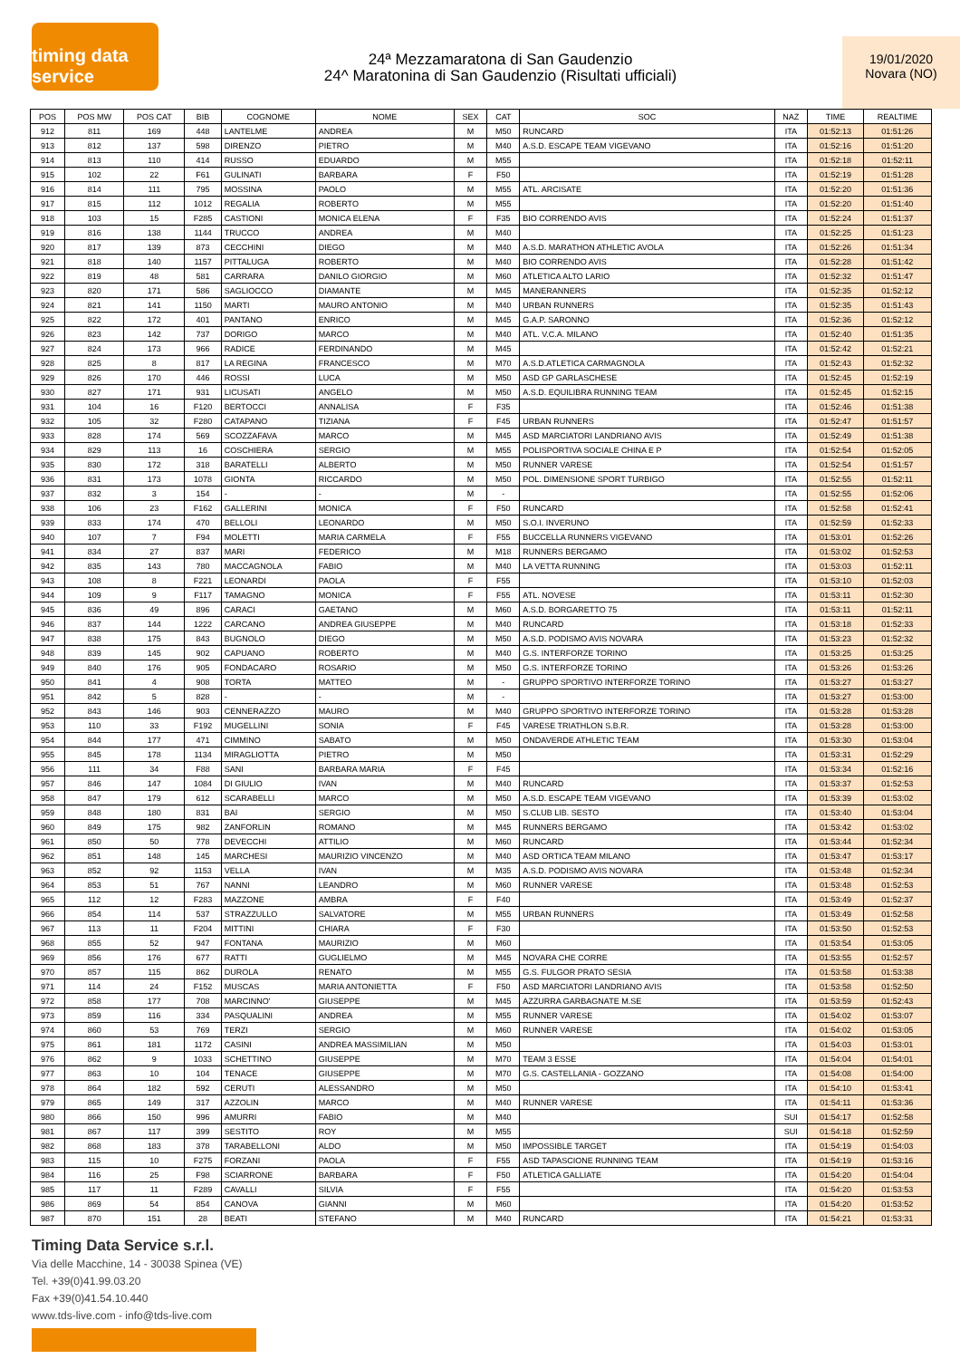timing data service
24ª Mezzamaratona di San Gaudenzio
24^ Maratonina di San Gaudenzio (Risultati ufficiali)
19/01/2020
Novara (NO)
| POS | POS MW | POS CAT | BIB | COGNOME | NOME | SEX | CAT | SOC | NAZ | TIME | REALTIME |
| --- | --- | --- | --- | --- | --- | --- | --- | --- | --- | --- | --- |
| 912 | 811 | 169 | 448 | LANTELME | ANDREA | M | M50 | RUNCARD | ITA | 01:52:13 | 01:51:26 |
| 913 | 812 | 137 | 598 | DIRENZO | PIETRO | M | M40 | A.S.D. ESCAPE TEAM VIGEVANO | ITA | 01:52:16 | 01:51:20 |
| 914 | 813 | 110 | 414 | RUSSO | EDUARDO | M | M55 | | ITA | 01:52:18 | 01:52:11 |
| 915 | 102 | 22 | F61 | GULINATI | BARBARA | F | F50 | | ITA | 01:52:19 | 01:51:28 |
| 916 | 814 | 111 | 795 | MOSSINA | PAOLO | M | M55 | ATL. ARCISATE | ITA | 01:52:20 | 01:51:36 |
| 917 | 815 | 112 | 1012 | REGALIA | ROBERTO | M | M55 | | ITA | 01:52:20 | 01:51:40 |
| 918 | 103 | 15 | F285 | CASTIONI | MONICA ELENA | F | F35 | BIO CORRENDO AVIS | ITA | 01:52:24 | 01:51:37 |
| 919 | 816 | 138 | 1144 | TRUCCO | ANDREA | M | M40 | | ITA | 01:52:25 | 01:51:23 |
| 920 | 817 | 139 | 873 | CECCHINI | DIEGO | M | M40 | A.S.D. MARATHON ATHLETIC AVOLA | ITA | 01:52:26 | 01:51:34 |
| 921 | 818 | 140 | 1157 | PITTALUGA | ROBERTO | M | M40 | BIO CORRENDO AVIS | ITA | 01:52:28 | 01:51:42 |
| 922 | 819 | 48 | 581 | CARRARA | DANILO GIORGIO | M | M60 | ATLETICA ALTO LARIO | ITA | 01:52:32 | 01:51:47 |
| 923 | 820 | 171 | 586 | SAGLIOCCO | DIAMANTE | M | M45 | MANERANNERS | ITA | 01:52:35 | 01:52:12 |
| 924 | 821 | 141 | 1150 | MARTI | MAURO ANTONIO | M | M40 | URBAN RUNNERS | ITA | 01:52:35 | 01:51:43 |
| 925 | 822 | 172 | 401 | PANTANO | ENRICO | M | M45 | G.A.P. SARONNO | ITA | 01:52:36 | 01:52:12 |
| 926 | 823 | 142 | 737 | DORIGO | MARCO | M | M40 | ATL. V.C.A. MILANO | ITA | 01:52:40 | 01:51:35 |
| 927 | 824 | 173 | 966 | RADICE | FERDINANDO | M | M45 | | ITA | 01:52:42 | 01:52:21 |
| 928 | 825 | 8 | 817 | LA REGINA | FRANCESCO | M | M70 | A.S.D.ATLETICA CARMAGNOLA | ITA | 01:52:43 | 01:52:32 |
| 929 | 826 | 170 | 446 | ROSSI | LUCA | M | M50 | ASD GP GARLASCHESE | ITA | 01:52:45 | 01:52:19 |
| 930 | 827 | 171 | 931 | LICUSATI | ANGELO | M | M50 | A.S.D. EQUILIBRA RUNNING TEAM | ITA | 01:52:45 | 01:52:15 |
| 931 | 104 | 16 | F120 | BERTOCCI | ANNALISA | F | F35 | | ITA | 01:52:46 | 01:51:38 |
| 932 | 105 | 32 | F280 | CATAPANO | TIZIANA | F | F45 | URBAN RUNNERS | ITA | 01:52:47 | 01:51:57 |
| 933 | 828 | 174 | 569 | SCOZZAFAVA | MARCO | M | M45 | ASD MARCIATORI LANDRIANO AVIS | ITA | 01:52:49 | 01:51:38 |
| 934 | 829 | 113 | 16 | COSCHIERA | SERGIO | M | M55 | POLISPORTIVA SOCIALE CHINA E P | ITA | 01:52:54 | 01:52:05 |
| 935 | 830 | 172 | 318 | BARATELLI | ALBERTO | M | M50 | RUNNER VARESE | ITA | 01:52:54 | 01:51:57 |
| 936 | 831 | 173 | 1078 | GIONTA | RICCARDO | M | M50 | POL. DIMENSIONE SPORT TURBIGO | ITA | 01:52:55 | 01:52:11 |
| 937 | 832 | 3 | 154 | - | - | M | - | | ITA | 01:52:55 | 01:52:06 |
| 938 | 106 | 23 | F162 | GALLERINI | MONICA | F | F50 | RUNCARD | ITA | 01:52:58 | 01:52:41 |
| 939 | 833 | 174 | 470 | BELLOLI | LEONARDO | M | M50 | S.O.I. INVERUNO | ITA | 01:52:59 | 01:52:33 |
| 940 | 107 | 7 | F94 | MOLETTI | MARIA CARMELA | F | F55 | BUCCELLA RUNNERS VIGEVANO | ITA | 01:53:01 | 01:52:26 |
| 941 | 834 | 27 | 837 | MARI | FEDERICO | M | M18 | RUNNERS BERGAMO | ITA | 01:53:02 | 01:52:53 |
| 942 | 835 | 143 | 780 | MACCAGNOLA | FABIO | M | M40 | LA VETTA RUNNING | ITA | 01:53:03 | 01:52:11 |
| 943 | 108 | 8 | F221 | LEONARDI | PAOLA | F | F55 | | ITA | 01:53:10 | 01:52:03 |
| 944 | 109 | 9 | F117 | TAMAGNO | MONICA | F | F55 | ATL. NOVESE | ITA | 01:53:11 | 01:52:30 |
| 945 | 836 | 49 | 896 | CARACI | GAETANO | M | M60 | A.S.D. BORGARETTO 75 | ITA | 01:53:11 | 01:52:11 |
| 946 | 837 | 144 | 1222 | CARCANO | ANDREA GIUSEPPE | M | M40 | RUNCARD | ITA | 01:53:18 | 01:52:33 |
| 947 | 838 | 175 | 843 | BUGNOLO | DIEGO | M | M50 | A.S.D. PODISMO AVIS NOVARA | ITA | 01:53:23 | 01:52:32 |
| 948 | 839 | 145 | 902 | CAPUANO | ROBERTO | M | M40 | G.S. INTERFORZE TORINO | ITA | 01:53:25 | 01:53:25 |
| 949 | 840 | 176 | 905 | FONDACARO | ROSARIO | M | M50 | G.S. INTERFORZE TORINO | ITA | 01:53:26 | 01:53:26 |
| 950 | 841 | 4 | 908 | TORTA | MATTEO | M | - | GRUPPO SPORTIVO INTERFORZE TORINO | ITA | 01:53:27 | 01:53:27 |
| 951 | 842 | 5 | 828 | - | - | M | - | | ITA | 01:53:27 | 01:53:00 |
| 952 | 843 | 146 | 903 | CENNERAZZO | MAURO | M | M40 | GRUPPO SPORTIVO INTERFORZE TORINO | ITA | 01:53:28 | 01:53:28 |
| 953 | 110 | 33 | F192 | MUGELLINI | SONIA | F | F45 | VARESE TRIATHLON S.B.R. | ITA | 01:53:28 | 01:53:00 |
| 954 | 844 | 177 | 471 | CIMMINO | SABATO | M | M50 | ONDAVERDE ATHLETIC TEAM | ITA | 01:53:30 | 01:53:04 |
| 955 | 845 | 178 | 1134 | MIRAGLIOTTA | PIETRO | M | M50 | | ITA | 01:53:31 | 01:52:29 |
| 956 | 111 | 34 | F88 | SANI | BARBARA MARIA | F | F45 | | ITA | 01:53:34 | 01:52:16 |
| 957 | 846 | 147 | 1084 | DI GIULIO | IVAN | M | M40 | RUNCARD | ITA | 01:53:37 | 01:52:53 |
| 958 | 847 | 179 | 612 | SCARABELLI | MARCO | M | M50 | A.S.D. ESCAPE TEAM VIGEVANO | ITA | 01:53:39 | 01:53:02 |
| 959 | 848 | 180 | 831 | BAI | SERGIO | M | M50 | S.CLUB LIB. SESTO | ITA | 01:53:40 | 01:53:04 |
| 960 | 849 | 175 | 982 | ZANFORLIN | ROMANO | M | M45 | RUNNERS BERGAMO | ITA | 01:53:42 | 01:53:02 |
| 961 | 850 | 50 | 778 | DEVECCHI | ATTILIO | M | M60 | RUNCARD | ITA | 01:53:44 | 01:52:34 |
| 962 | 851 | 148 | 145 | MARCHESI | MAURIZIO VINCENZO | M | M40 | ASD ORTICA TEAM MILANO | ITA | 01:53:47 | 01:53:17 |
| 963 | 852 | 92 | 1153 | VELLA | IVAN | M | M35 | A.S.D. PODISMO AVIS NOVARA | ITA | 01:53:48 | 01:52:34 |
| 964 | 853 | 51 | 767 | NANNI | LEANDRO | M | M60 | RUNNER VARESE | ITA | 01:53:48 | 01:52:53 |
| 965 | 112 | 12 | F283 | MAZZONE | AMBRA | F | F40 | | ITA | 01:53:49 | 01:52:37 |
| 966 | 854 | 114 | 537 | STRAZZULLO | SALVATORE | M | M55 | URBAN RUNNERS | ITA | 01:53:49 | 01:52:58 |
| 967 | 113 | 11 | F204 | MITTINI | CHIARA | F | F30 | | ITA | 01:53:50 | 01:52:53 |
| 968 | 855 | 52 | 947 | FONTANA | MAURIZIO | M | M60 | | ITA | 01:53:54 | 01:53:05 |
| 969 | 856 | 176 | 677 | RATTI | GUGLIELMO | M | M45 | NOVARA CHE CORRE | ITA | 01:53:55 | 01:52:57 |
| 970 | 857 | 115 | 862 | DUROLA | RENATO | M | M55 | G.S. FULGOR PRATO SESIA | ITA | 01:53:58 | 01:53:38 |
| 971 | 114 | 24 | F152 | MUSCAS | MARIA ANTONIETTA | F | F50 | ASD MARCIATORI LANDRIANO AVIS | ITA | 01:53:58 | 01:52:50 |
| 972 | 858 | 177 | 708 | MARCINNO' | GIUSEPPE | M | M45 | AZZURRA GARBAGNATE M.SE | ITA | 01:53:59 | 01:52:43 |
| 973 | 859 | 116 | 334 | PASQUALINI | ANDREA | M | M55 | RUNNER VARESE | ITA | 01:54:02 | 01:53:07 |
| 974 | 860 | 53 | 769 | TERZI | SERGIO | M | M60 | RUNNER VARESE | ITA | 01:54:02 | 01:53:05 |
| 975 | 861 | 181 | 1172 | CASINI | ANDREA MASSIMILIAN | M | M50 | | ITA | 01:54:03 | 01:53:01 |
| 976 | 862 | 9 | 1033 | SCHETTINO | GIUSEPPE | M | M70 | TEAM 3 ESSE | ITA | 01:54:04 | 01:54:01 |
| 977 | 863 | 10 | 104 | TENACE | GIUSEPPE | M | M70 | G.S. CASTELLANIA - GOZZANO | ITA | 01:54:08 | 01:54:00 |
| 978 | 864 | 182 | 592 | CERUTI | ALESSANDRO | M | M50 | | ITA | 01:54:10 | 01:53:41 |
| 979 | 865 | 149 | 317 | AZZOLIN | MARCO | M | M40 | RUNNER VARESE | ITA | 01:54:11 | 01:53:36 |
| 980 | 866 | 150 | 996 | AMURRI | FABIO | M | M40 | | SUI | 01:54:17 | 01:52:58 |
| 981 | 867 | 117 | 399 | SESTITO | ROY | M | M55 | | SUI | 01:54:18 | 01:52:59 |
| 982 | 868 | 183 | 378 | TARABELLONI | ALDO | M | M50 | IMPOSSIBLE TARGET | ITA | 01:54:19 | 01:54:03 |
| 983 | 115 | 10 | F275 | FORZANI | PAOLA | F | F55 | ASD TAPASCIONE RUNNING TEAM | ITA | 01:54:19 | 01:53:16 |
| 984 | 116 | 25 | F98 | SCIARRONE | BARBARA | F | F50 | ATLETICA GALLIATE | ITA | 01:54:20 | 01:54:04 |
| 985 | 117 | 11 | F289 | CAVALLI | SILVIA | F | F55 | | ITA | 01:54:20 | 01:53:53 |
| 986 | 869 | 54 | 854 | CANOVA | GIANNI | M | M60 | | ITA | 01:54:20 | 01:53:52 |
| 987 | 870 | 151 | 28 | BEATI | STEFANO | M | M40 | RUNCARD | ITA | 01:54:21 | 01:53:31 |
Timing Data Service s.r.l.
Via delle Macchine, 14 - 30038 Spinea (VE)
Tel. +39(0)41.99.03.20
Fax +39(0)41.54.10.440
www.tds-live.com - info@tds-live.com